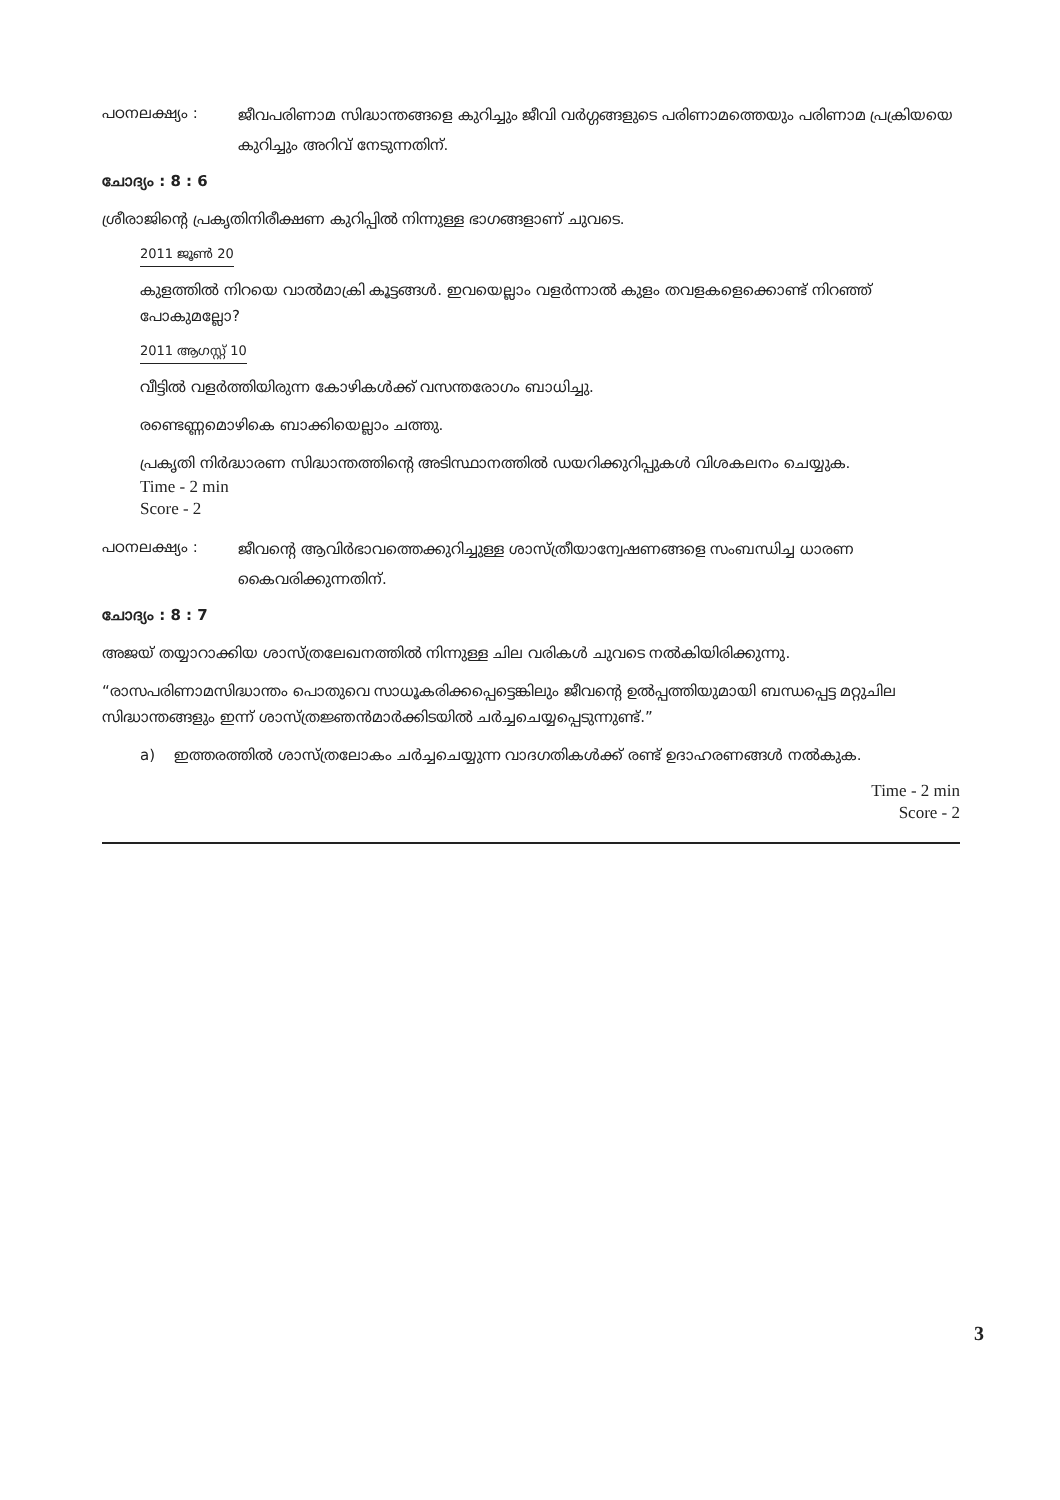പഠനലക്ഷ്യം :
ജീവപരിണാമ സിദ്ധാന്തങ്ങളെ കുറിച്ചും ജീവി വർഗ്ഗങ്ങളുടെ പരിണാമത്തെയും പരിണാമ പ്രക്രിയയെ കുറിച്ചും അറിവ് നേടുന്നതിന്.
ചോദ്യം : 8 : 6
ശ്രീരാജിന്റെ പ്രകൃതിനിരീക്ഷണ കുറിപ്പിൽ നിന്നുള്ള ഭാഗങ്ങളാണ് ചുവടെ.
2011 ജൂൺ 20
കുളത്തിൽ നിറയെ വാൽമാക്രി കൂട്ടങ്ങൾ. ഇവയെല്ലാം വളർന്നാൽ കുളം തവളകളെക്കൊണ്ട് നിറഞ്ഞ് പോകുമല്ലോ?
2011 ആഗസ്റ്റ് 10
വീട്ടിൽ വളർത്തിയിരുന്ന കോഴികൾക്ക് വസന്തരോഗം ബാധിച്ചു.
രണ്ടെണ്ണമൊഴികെ ബാക്കിയെല്ലാം ചത്തു.
പ്രകൃതി നിർദ്ധാരണ സിദ്ധാന്തത്തിന്റെ അടിസ്ഥാനത്തിൽ ഡയറിക്കുറിപ്പുകൾ വിശകലനം ചെയ്യുക.
Time - 2 min
Score - 2
പഠനലക്ഷ്യം :
ജീവന്റെ ആവിർഭാവത്തെക്കുറിച്ചുള്ള ശാസ്ത്രീയാന്വേഷണങ്ങളെ സംബന്ധിച്ച ധാരണ കൈവരിക്കുന്നതിന്.
ചോദ്യം : 8 : 7
അജയ് തയ്യാറാക്കിയ ശാസ്ത്രലേഖനത്തിൽ നിന്നുള്ള ചില വരികൾ ചുവടെ നൽകിയിരിക്കുന്നു.
“രാസപരിണാമസിദ്ധാന്തം പൊതുവെ സാധൂകരിക്കപ്പെട്ടെങ്കിലും ജീവന്റെ ഉൽപ്പത്തിയുമായി ബന്ധപ്പെട്ട മറ്റുചില സിദ്ധാന്തങ്ങളും ഇന്ന് ശാസ്ത്രജ്ഞൻമാർക്കിടയിൽ ചർച്ചചെയ്യപ്പെടുന്നുണ്ട്.”
a) ഇത്തരത്തിൽ ശാസ്ത്രലോകം ചർച്ചചെയ്യുന്ന വാദഗതികൾക്ക് രണ്ട് ഉദാഹരണങ്ങൾ നൽകുക.
Time - 2 min
Score - 2
3